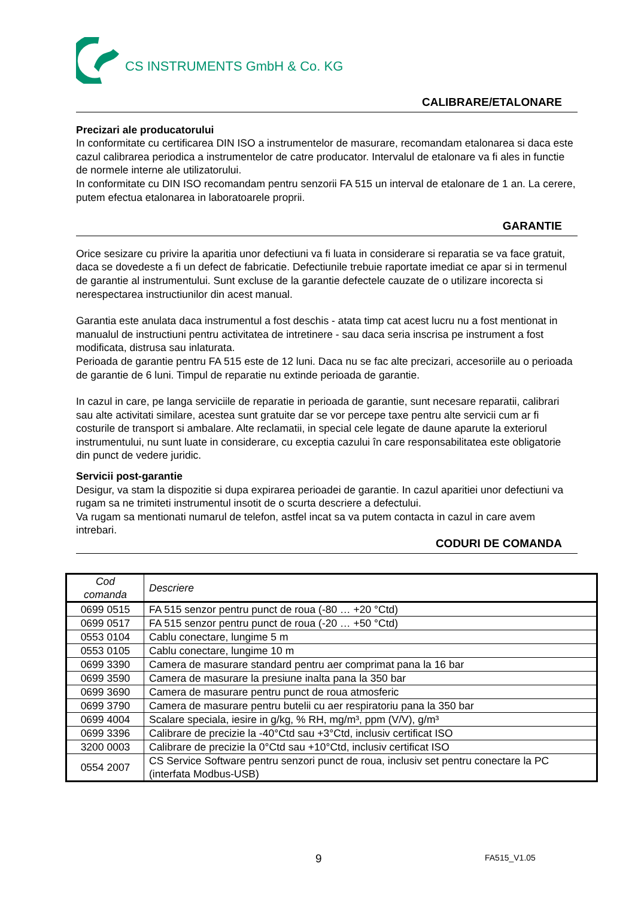CS INSTRUMENTS GmbH & Co. KG
CALIBRARE/ETALONARE
Precizari ale producatorului
In conformitate cu certificarea DIN ISO a instrumentelor de masurare, recomandam etalonarea si daca este cazul calibrarea periodica a instrumentelor de catre producator. Intervalul de etalonare va fi ales in functie de normele interne ale utilizatorului.
In conformitate cu DIN ISO recomandam pentru senzorii FA 515 un interval de etalonare de 1 an. La cerere, putem efectua etalonarea in laboratoarele proprii.
GARANTIE
Orice sesizare cu privire la aparitia unor defectiuni va fi luata in considerare si reparatia se va face gratuit, daca se dovedeste a fi un defect de fabricatie. Defectiunile trebuie raportate imediat ce apar si in termenul de garantie al instrumentului. Sunt excluse de la garantie defectele cauzate de o utilizare incorecta si nerespectarea instructiunilor din acest manual.
Garantia este anulata daca instrumentul a fost deschis - atata timp cat acest lucru nu a fost mentionat in manualul de instructiuni pentru activitatea de intretinere - sau daca seria inscrisa pe instrument a fost modificata, distrusa sau inlaturata.
Perioada de garantie pentru FA 515 este de 12 luni. Daca nu se fac alte precizari, accesoriile au o perioada de garantie de 6 luni. Timpul de reparatie nu extinde perioada de garantie.
In cazul in care, pe langa serviciile de reparatie in perioada de garantie, sunt necesare reparatii, calibrari sau alte activitati similare, acestea sunt gratuite dar se vor percepe taxe pentru alte servicii cum ar fi costurile de transport si ambalare. Alte reclamatii, in special cele legate de daune aparute la exteriorul instrumentului, nu sunt luate in considerare, cu exceptia cazului în care responsabilitatea este obligatorie din punct de vedere juridic.
Servicii post-garantie
Desigur, va stam la dispozitie si dupa expirarea perioadei de garantie. In cazul aparitiei unor defectiuni va rugam sa ne trimiteti instrumentul insotit de o scurta descriere a defectului.
Va rugam sa mentionati numarul de telefon, astfel incat sa va putem contacta in cazul in care avem intrebari.
CODURI DE COMANDA
| Cod comanda | Descriere |
| --- | --- |
| 0699 0515 | FA 515 senzor pentru punct de roua (-80 … +20 °Ctd) |
| 0699 0517 | FA 515 senzor pentru punct de roua (-20 … +50 °Ctd) |
| 0553 0104 | Cablu conectare, lungime 5 m |
| 0553 0105 | Cablu conectare, lungime 10 m |
| 0699 3390 | Camera de masurare standard pentru aer comprimat pana la 16 bar |
| 0699 3590 | Camera de masurare la presiune inalta pana la 350 bar |
| 0699 3690 | Camera de masurare pentru punct de roua atmosferic |
| 0699 3790 | Camera de masurare pentru butelii cu aer respiratoriu pana la 350 bar |
| 0699 4004 | Scalare speciala, iesire in g/kg, % RH, mg/m³, ppm (V/V), g/m³ |
| 0699 3396 | Calibrare de precizie la -40°Ctd sau +3°Ctd, inclusiv certificat ISO |
| 3200 0003 | Calibrare de precizie la 0°Ctd sau +10°Ctd, inclusiv certificat ISO |
| 0554 2007 | CS Service Software pentru senzori punct de roua, inclusiv set pentru conectare la PC (interfata Modbus-USB) |
9 FA515_V1.05